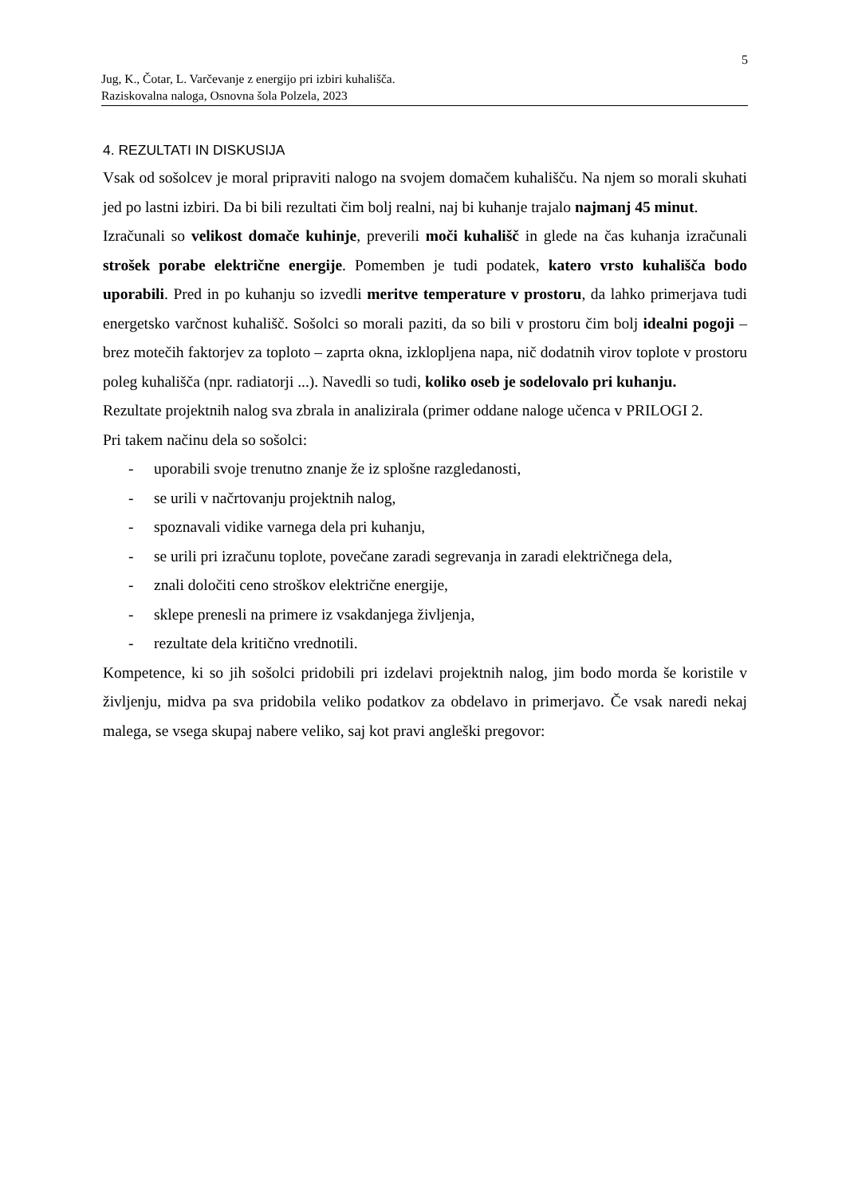5
Jug, K., Čotar, L. Varčevanje z energijo pri izbiri kuhališča.
Raziskovalna naloga, Osnovna šola Polzela, 2023
4. REZULTATI IN DISKUSIJA
Vsak od sošolcev je moral pripraviti nalogo na svojem domačem kuhališču. Na njem so morali skuhati jed po lastni izbiri. Da bi bili rezultati čim bolj realni, naj bi kuhanje trajalo najmanj 45 minut.
Izračunali so velikost domače kuhinje, preverili moči kuhališč in glede na čas kuhanja izračunali strošek porabe električne energije. Pomemben je tudi podatek, katero vrsto kuhališča bodo uporabili. Pred in po kuhanju so izvedli meritve temperature v prostoru, da lahko primerjava tudi energetsko varčnost kuhališč. Sošolci so morali paziti, da so bili v prostoru čim bolj idealni pogoji – brez motečih faktorjev za toploto – zaprta okna, izklopljena napa, nič dodatnih virov toplote v prostoru poleg kuhališča (npr. radiatorji ...). Navedli so tudi, koliko oseb je sodelovalo pri kuhanju.
Rezultate projektnih nalog sva zbrala in analizirala (primer oddane naloge učenca v PRILOGI 2.
Pri takem načinu dela so sošolci:
- uporabili svoje trenutno znanje že iz splošne razgledanosti,
- se urili v načrtovanju projektnih nalog,
- spoznavali vidike varnega dela pri kuhanju,
- se urili pri izračunu toplote, povečane zaradi segrevanja in zaradi električnega dela,
- znali določiti ceno stroškov električne energije,
- sklepe prenesli na primere iz vsakdanjega življenja,
- rezultate dela kritično vrednotili.
Kompetence, ki so jih sošolci pridobili pri izdelavi projektnih nalog, jim bodo morda še koristile v življenju, midva pa sva pridobila veliko podatkov za obdelavo in primerjavo. Če vsak naredi nekaj malega, se vsega skupaj nabere veliko, saj kot pravi angleški pregovor: